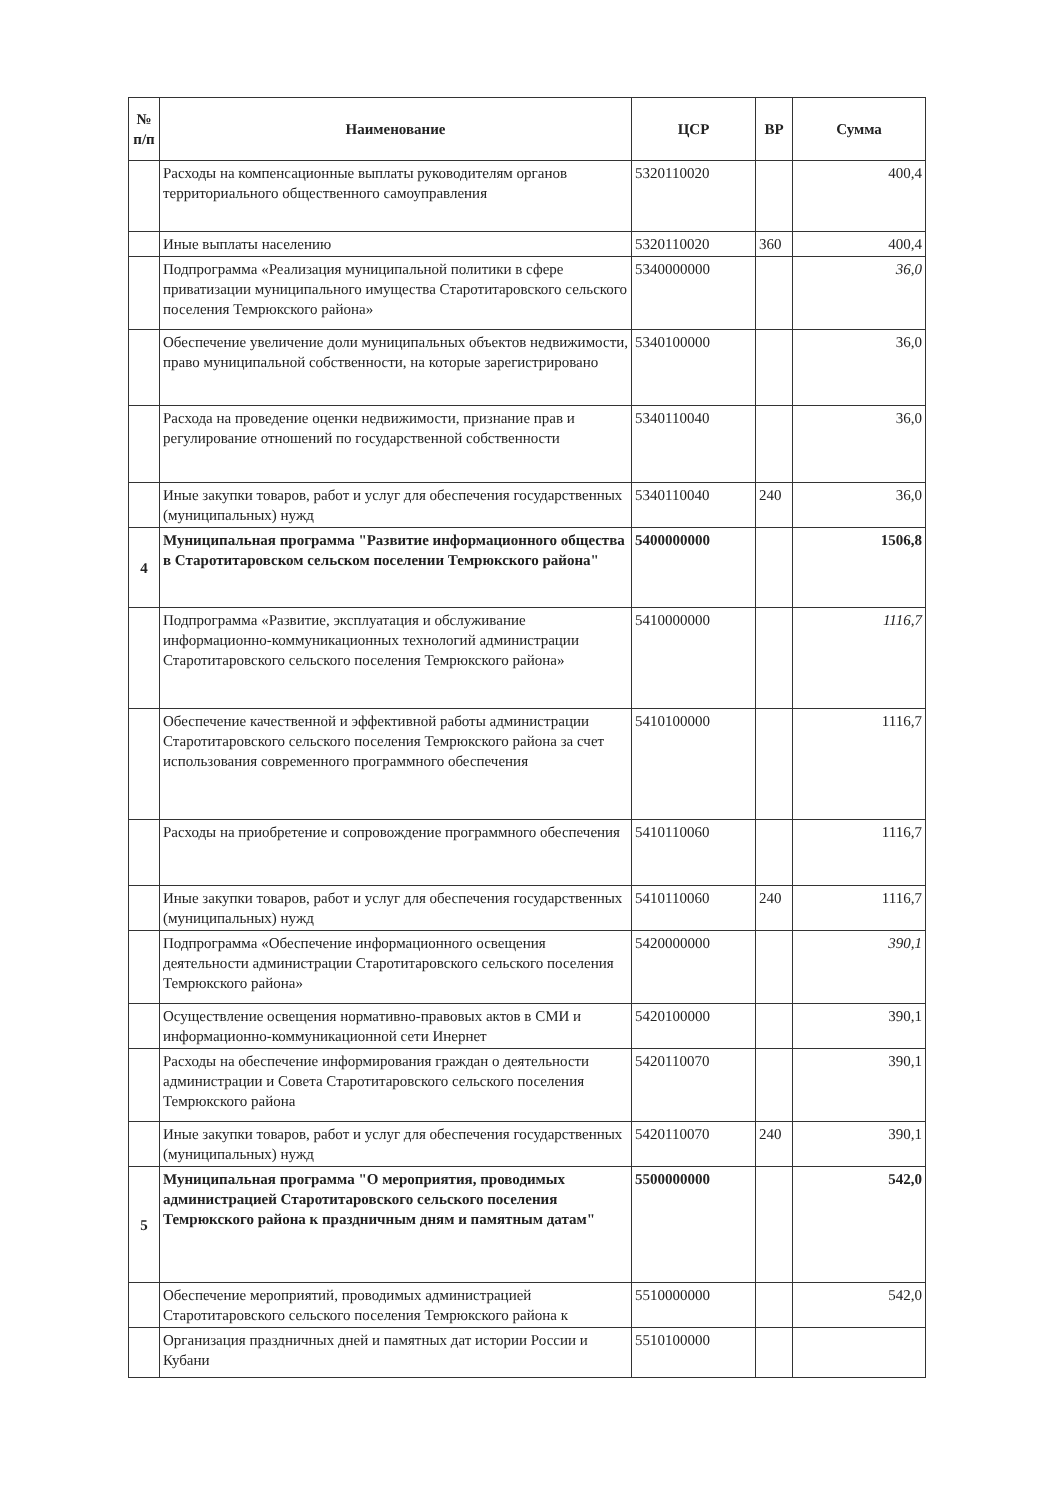| № п/п | Наименование | ЦСР | ВР | Сумма |
| --- | --- | --- | --- | --- |
| | Расходы на компенсационные выплаты руководителям органов территориального общественного самоуправления | 5320110020 | | 400,4 |
| | Иные выплаты населению | 5320110020 | 360 | 400,4 |
| | Подпрограмма «Реализация муниципальной политики в сфере приватизации муниципального имущества Старотитаровского сельского поселения Темрюкского района» | 5340000000 | | 36,0 |
| | Обеспечение увеличение доли муниципальных объектов недвижимости, право муниципальной собственности, на которые зарегистрировано | 5340100000 | | 36,0 |
| | Расхода на проведение оценки недвижимости, признание прав и регулирование отношений по государственной собственности | 5340110040 | | 36,0 |
| | Иные закупки товаров, работ и услуг для обеспечения государственных (муниципальных) нужд | 5340110040 | 240 | 36,0 |
| 4 | Муниципальная программа "Развитие информационного общества в Старотитаровском сельском поселении Темрюкского района" | 5400000000 | | 1506,8 |
| | Подпрограмма «Развитие, эксплуатация и обслуживание информационно-коммуникационных технологий администрации Старотитаровского сельского поселения Темрюкского района» | 5410000000 | | 1116,7 |
| | Обеспечение качественной и эффективной работы администрации Старотитаровского сельского поселения Темрюкского района за счет использования современного программного обеспечения | 5410100000 | | 1116,7 |
| | Расходы на приобретение и сопровождение программного обеспечения | 5410110060 | | 1116,7 |
| | Иные закупки товаров, работ и услуг для обеспечения государственных (муниципальных) нужд | 5410110060 | 240 | 1116,7 |
| | Подпрограмма «Обеспечение информационного освещения деятельности администрации Старотитаровского сельского поселения Темрюкского района» | 5420000000 | | 390,1 |
| | Осуществление освещения нормативно-правовых актов в СМИ и информационно-коммуникационной сети Инернет | 5420100000 | | 390,1 |
| | Расходы на обеспечение информирования граждан о деятельности администрации и Совета Старотитаровского сельского поселения Темрюкского района | 5420110070 | | 390,1 |
| | Иные закупки товаров, работ и услуг для обеспечения государственных (муниципальных) нужд | 5420110070 | 240 | 390,1 |
| 5 | Муниципальная программа "О мероприятия, проводимых администрацией Старотитаровского сельского поселения Темрюкского района к праздничным дням и памятным датам" | 5500000000 | | 542,0 |
| | Обеспечение мероприятий, проводимых администрацией Старотитаровского сельского поселения Темрюкского района к | 5510000000 | | 542,0 |
| | Организация праздничных дней и памятных дат истории России и Кубани | 5510100000 | | |